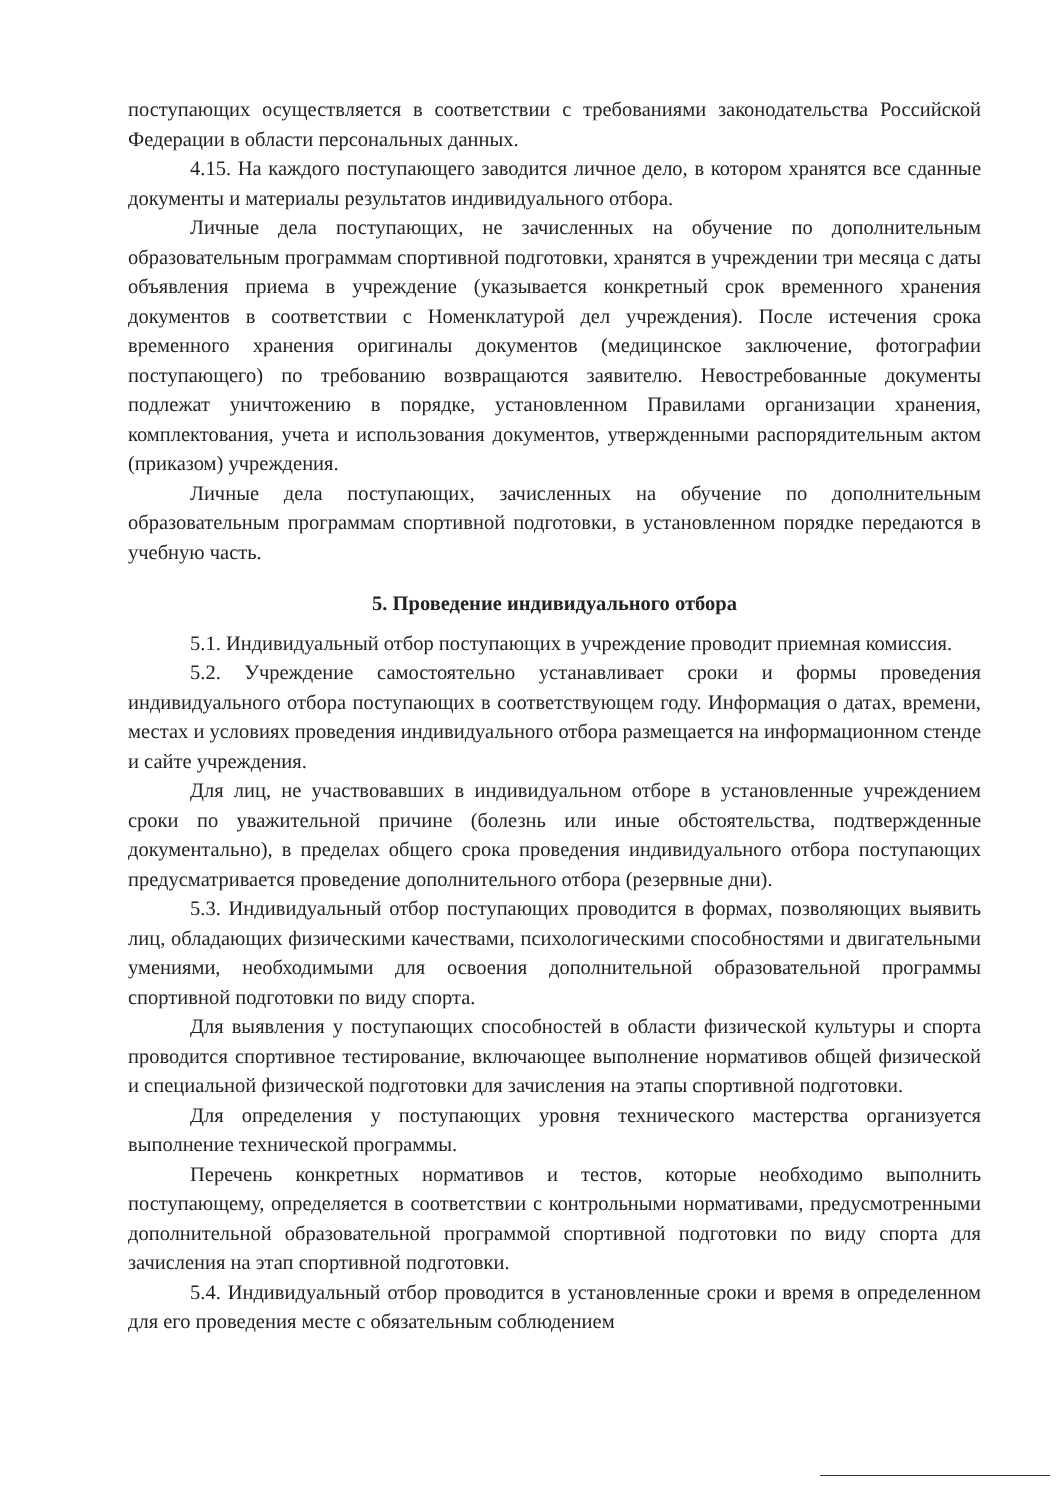поступающих осуществляется в соответствии с требованиями законодательства Российской Федерации в области персональных данных.
4.15. На каждого поступающего заводится личное дело, в котором хранятся все сданные документы и материалы результатов индивидуального отбора.
Личные дела поступающих, не зачисленных на обучение по дополнительным образовательным программам спортивной подготовки, хранятся в учреждении три месяца с даты объявления приема в учреждение (указывается конкретный срок временного хранения документов в соответствии с Номенклатурой дел учреждения). После истечения срока временного хранения оригиналы документов (медицинское заключение, фотографии поступающего) по требованию возвращаются заявителю. Невостребованные документы подлежат уничтожению в порядке, установленном Правилами организации хранения, комплектования, учета и использования документов, утвержденными распорядительным актом (приказом) учреждения.
Личные дела поступающих, зачисленных на обучение по дополнительным образовательным программам спортивной подготовки, в установленном порядке передаются в учебную часть.
5. Проведение индивидуального отбора
5.1. Индивидуальный отбор поступающих в учреждение проводит приемная комиссия.
5.2. Учреждение самостоятельно устанавливает сроки и формы проведения индивидуального отбора поступающих в соответствующем году. Информация о датах, времени, местах и условиях проведения индивидуального отбора размещается на информационном стенде и сайте учреждения.
Для лиц, не участвовавших в индивидуальном отборе в установленные учреждением сроки по уважительной причине (болезнь или иные обстоятельства, подтвержденные документально), в пределах общего срока проведения индивидуального отбора поступающих предусматривается проведение дополнительного отбора (резервные дни).
5.3. Индивидуальный отбор поступающих проводится в формах, позволяющих выявить лиц, обладающих физическими качествами, психологическими способностями и двигательными умениями, необходимыми для освоения дополнительной образовательной программы спортивной подготовки по виду спорта.
Для выявления у поступающих способностей в области физической культуры и спорта проводится спортивное тестирование, включающее выполнение нормативов общей физической и специальной физической подготовки для зачисления на этапы спортивной подготовки.
Для определения у поступающих уровня технического мастерства организуется выполнение технической программы.
Перечень конкретных нормативов и тестов, которые необходимо выполнить поступающему, определяется в соответствии с контрольными нормативами, предусмотренными дополнительной образовательной программой спортивной подготовки по виду спорта для зачисления на этап спортивной подготовки.
5.4. Индивидуальный отбор проводится в установленные сроки и время в определенном для его проведения месте с обязательным соблюдением